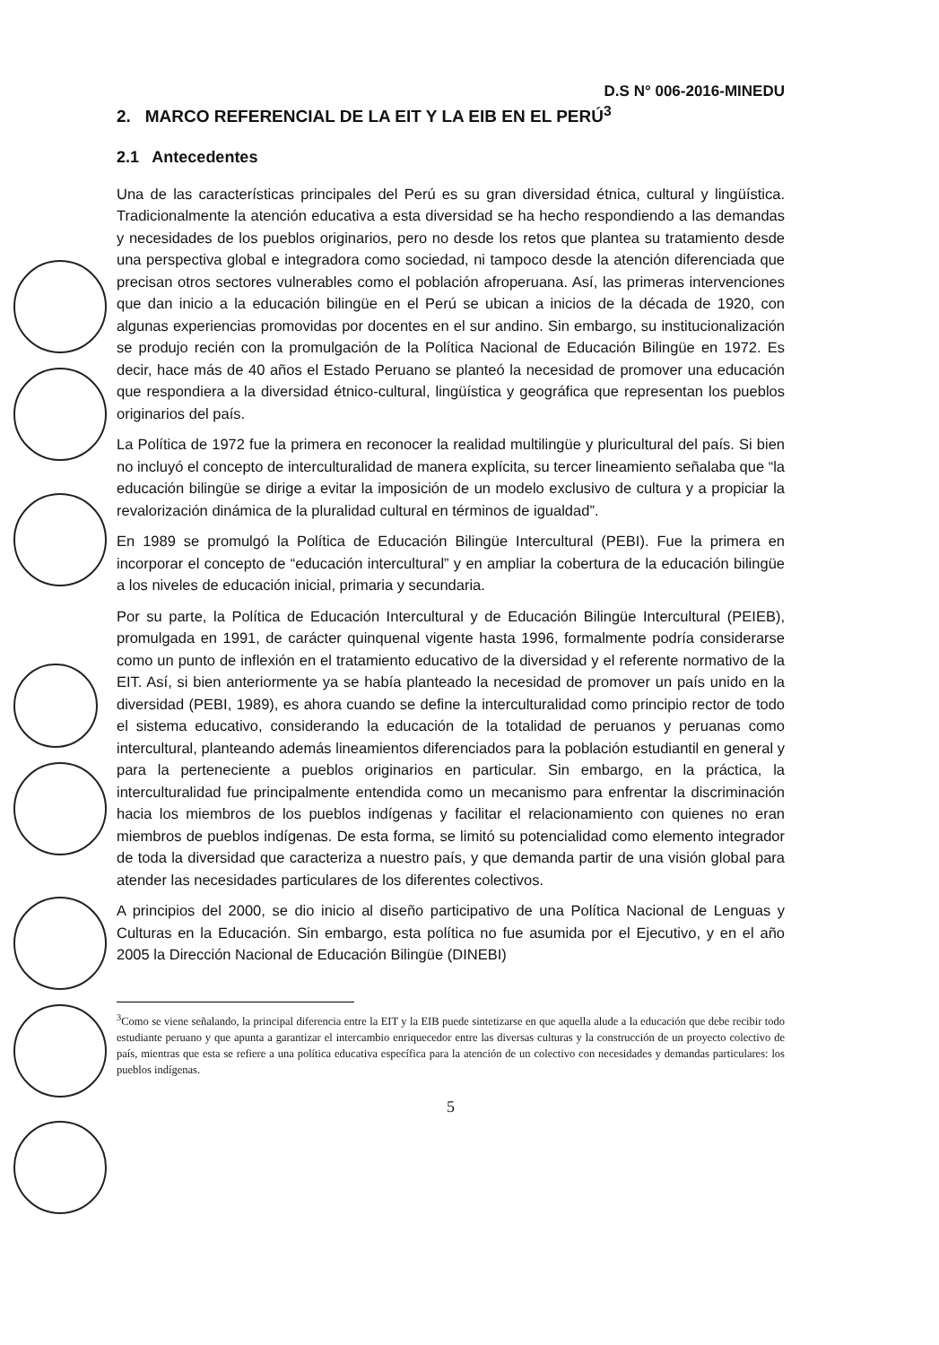D.S N° 006-2016-MINEDU
2. MARCO REFERENCIAL DE LA EIT Y LA EIB EN EL PERÚ<sup>3</sup>
2.1 Antecedentes
Una de las características principales del Perú es su gran diversidad étnica, cultural y lingüística. Tradicionalmente la atención educativa a esta diversidad se ha hecho respondiendo a las demandas y necesidades de los pueblos originarios, pero no desde los retos que plantea su tratamiento desde una perspectiva global e integradora como sociedad, ni tampoco desde la atención diferenciada que precisan otros sectores vulnerables como el población afroperuana. Así, las primeras intervenciones que dan inicio a la educación bilingüe en el Perú se ubican a inicios de la década de 1920, con algunas experiencias promovidas por docentes en el sur andino. Sin embargo, su institucionalización se produjo recién con la promulgación de la Política Nacional de Educación Bilingüe en 1972. Es decir, hace más de 40 años el Estado Peruano se planteó la necesidad de promover una educación que respondiera a la diversidad étnico-cultural, lingüística y geográfica que representan los pueblos originarios del país.
La Política de 1972 fue la primera en reconocer la realidad multilingüe y pluricultural del país. Si bien no incluyó el concepto de interculturalidad de manera explícita, su tercer lineamiento señalaba que “la educación bilingüe se dirige a evitar la imposición de un modelo exclusivo de cultura y a propiciar la revalorización dinámica de la pluralidad cultural en términos de igualdad”.
En 1989 se promulgó la Política de Educación Bilingüe Intercultural (PEBI). Fue la primera en incorporar el concepto de “educación intercultural” y en ampliar la cobertura de la educación bilingüe a los niveles de educación inicial, primaria y secundaria.
Por su parte, la Política de Educación Intercultural y de Educación Bilingüe Intercultural (PEIEB), promulgada en 1991, de carácter quinquenal vigente hasta 1996, formalmente podría considerarse como un punto de inflexión en el tratamiento educativo de la diversidad y el referente normativo de la EIT. Así, si bien anteriormente ya se había planteado la necesidad de promover un país unido en la diversidad (PEBI, 1989), es ahora cuando se define la interculturalidad como principio rector de todo el sistema educativo, considerando la educación de la totalidad de peruanos y peruanas como intercultural, planteando además lineamientos diferenciados para la población estudiantil en general y para la perteneciente a pueblos originarios en particular. Sin embargo, en la práctica, la interculturalidad fue principalmente entendida como un mecanismo para enfrentar la discriminación hacia los miembros de los pueblos indígenas y facilitar el relacionamiento con quienes no eran miembros de pueblos indígenas. De esta forma, se limitó su potencialidad como elemento integrador de toda la diversidad que caracteriza a nuestro país, y que demanda partir de una visión global para atender las necesidades particulares de los diferentes colectivos.
A principios del 2000, se dio inicio al diseño participativo de una Política Nacional de Lenguas y Culturas en la Educación. Sin embargo, esta política no fue asumida por el Ejecutivo, y en el año 2005 la Dirección Nacional de Educación Bilingüe (DINEBI)
<sup>3</sup> Como se viene señalando, la principal diferencia entre la EIT y la EIB puede sintetizarse en que aquella alude a la educación que debe recibir todo estudiante peruano y que apunta a garantizar el intercambio enriquecedor entre las diversas culturas y la construcción de un proyecto colectivo de país, mientras que esta se refiere a una política educativa específica para la atención de un colectivo con necesidades y demandas particulares: los pueblos indígenas.
5